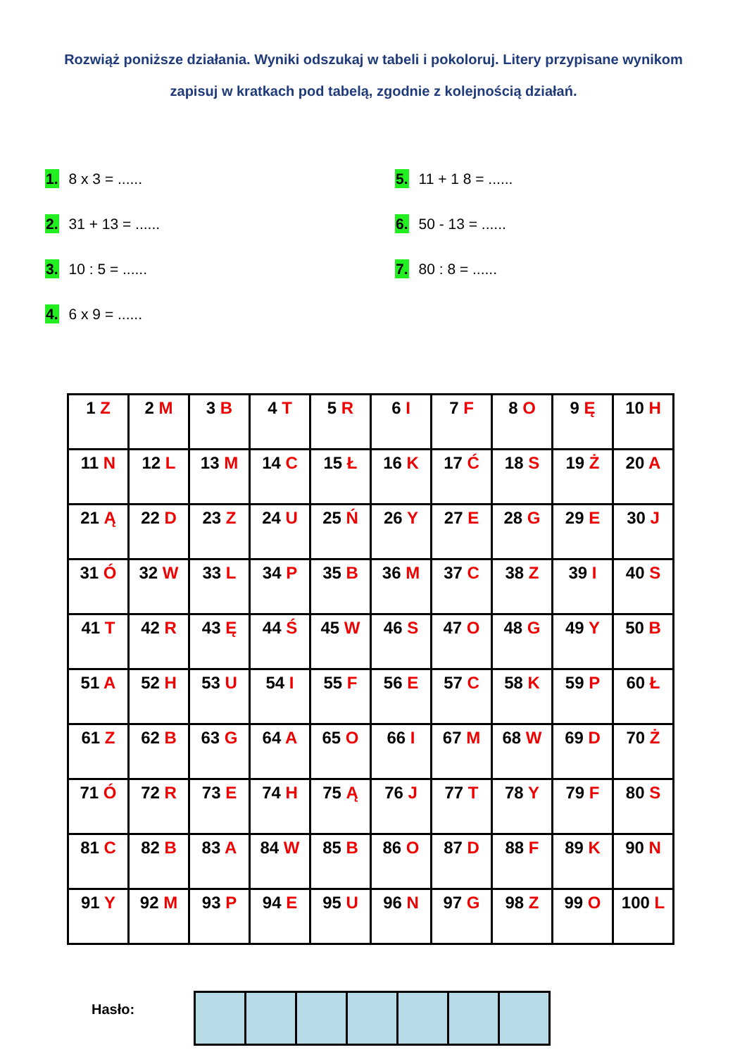Rozwiąż poniższe działania. Wyniki odszukaj w tabeli i pokoloruj. Litery przypisane wynikom zapisuj w kratkach pod tabelą, zgodnie z kolejnością działań.
1. 8 x 3 = ......
2. 31 + 13 = ......
3. 10 : 5 = ......
4. 6 x 9 = ......
5. 11 + 1 8 = ......
6. 50 - 13 = ......
7. 80 : 8 = ......
| 1 Z | 2 M | 3 B | 4 T | 5 R | 6 I | 7 F | 8 O | 9 Ę | 10 H |
| 11 N | 12 L | 13 M | 14 C | 15 Ł | 16 K | 17 Ć | 18 S | 19 Ż | 20 A |
| 21 Ą | 22 D | 23 Z | 24 U | 25 Ń | 26 Y | 27 E | 28 G | 29 E | 30 J |
| 31 Ó | 32 W | 33 L | 34 P | 35 B | 36 M | 37 C | 38 Z | 39 I | 40 S |
| 41 T | 42 R | 43 Ę | 44 Ś | 45 W | 46 S | 47 O | 48 G | 49 Y | 50 B |
| 51 A | 52 H | 53 U | 54 I | 55 F | 56 E | 57 C | 58 K | 59 P | 60 Ł |
| 61 Z | 62 B | 63 G | 64 A | 65 O | 66 I | 67 M | 68 W | 69 D | 70 Ż |
| 71 Ó | 72 R | 73 E | 74 H | 75 Ą | 76 J | 77 T | 78 Y | 79 F | 80 S |
| 81 C | 82 B | 83 A | 84 W | 85 B | 86 O | 87 D | 88 F | 89 K | 90 N |
| 91 Y | 92 M | 93 P | 94 E | 95 U | 96 N | 97 G | 98 Z | 99 O | 100 L |
Hasło: